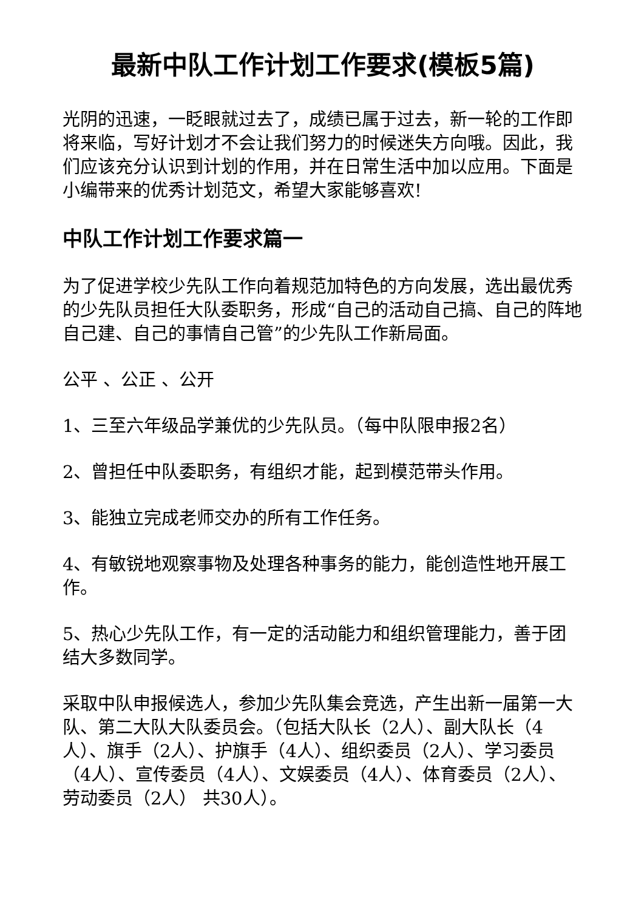最新中队工作计划工作要求(模板5篇)
光阴的迅速，一眨眼就过去了，成绩已属于过去，新一轮的工作即将来临，写好计划才不会让我们努力的时候迷失方向哦。因此，我们应该充分认识到计划的作用，并在日常生活中加以应用。下面是小编带来的优秀计划范文，希望大家能够喜欢!
中队工作计划工作要求篇一
为了促进学校少先队工作向着规范加特色的方向发展，选出最优秀的少先队员担任大队委职务，形成“自己的活动自己搞、自己的阵地自己建、自己的事情自己管”的少先队工作新局面。
公平 、公正 、公开
1、三至六年级品学兼优的少先队员。（每中队限申报2名）
2、曾担任中队委职务，有组织才能，起到模范带头作用。
3、能独立完成老师交办的所有工作任务。
4、有敏锐地观察事物及处理各种事务的能力，能创造性地开展工作。
5、热心少先队工作，有一定的活动能力和组织管理能力，善于团结大多数同学。
采取中队申报候选人，参加少先队集会竞选，产生出新一届第一大队、第二大队大队委员会。（包括大队长（2人）、副大队长（4人）、旗手（2人）、护旗手（4人）、组织委员（2人）、学习委员（4人）、宣传委员（4人）、文娱委员（4人）、体育委员（2人）、劳动委员（2人） 共30人）。